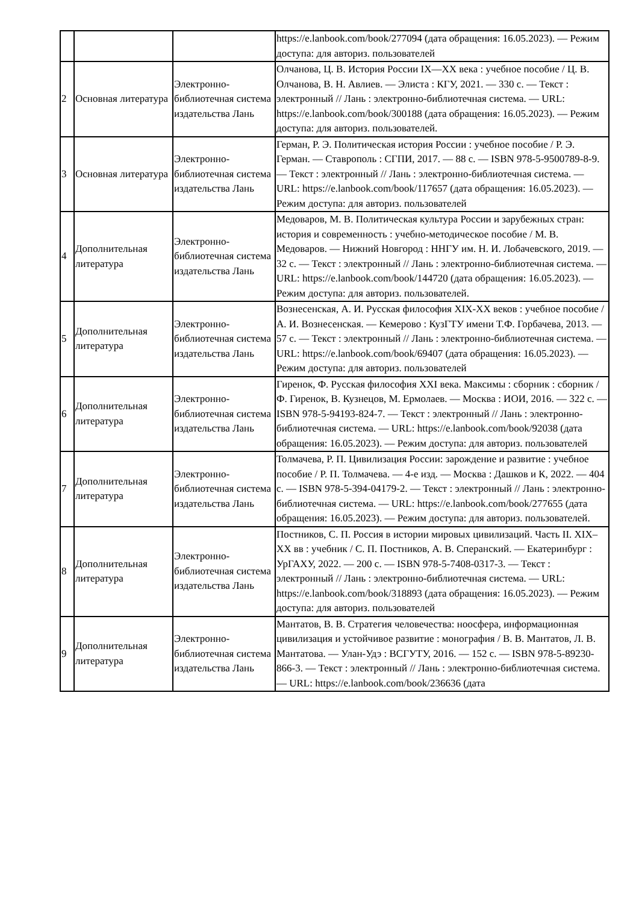| | | | https://e.lanbook.com/book/277094 (дата обращения: 16.05.2023). — Режим доступа: для авториз. пользователей |
| 2 | Основная литература | Электронно-библиотечная система издательства Лань | Олчанова, Ц. В. История России IX—XX века : учебное пособие / Ц. В. Олчанова, В. Н. Авлиев. — Элиста : КГУ, 2021. — 330 с. — Текст : электронный // Лань : электронно-библиотечная система. — URL: https://e.lanbook.com/book/300188 (дата обращения: 16.05.2023). — Режим доступа: для авториз. пользователей. |
| 3 | Основная литература | Электронно-библиотечная система издательства Лань | Герман, Р. Э. Политическая история России : учебное пособие / Р. Э. Герман. — Ставрополь : СГПИ, 2017. — 88 с. — ISBN 978-5-9500789-8-9. — Текст : электронный // Лань : электронно-библиотечная система. — URL: https://e.lanbook.com/book/117657 (дата обращения: 16.05.2023). — Режим доступа: для авториз. пользователей |
| 4 | Дополнительная литература | Электронно-библиотечная система издательства Лань | Медоваров, М. В. Политическая культура России и зарубежных стран: история и современность : учебно-методическое пособие / М. В. Медоваров. — Нижний Новгород : ННГУ им. Н. И. Лобачевского, 2019. — 32 с. — Текст : электронный // Лань : электронно-библиотечная система. — URL: https://e.lanbook.com/book/144720 (дата обращения: 16.05.2023). — Режим доступа: для авториз. пользователей. |
| 5 | Дополнительная литература | Электронно-библиотечная система издательства Лань | Вознесенская, А. И. Русская философия XIX-XX веков : учебное пособие / А. И. Вознесенская. — Кемерово : КузГТУ имени Т.Ф. Горбачева, 2013. — 57 с. — Текст : электронный // Лань : электронно-библиотечная система. — URL: https://e.lanbook.com/book/69407 (дата обращения: 16.05.2023). — Режим доступа: для авториз. пользователей |
| 6 | Дополнительная литература | Электронно-библиотечная система издательства Лань | Гиренок, Ф. Русская философия XXI века. Максимы : сборник : сборник / Ф. Гиренок, В. Кузнецов, М. Ермолаев. — Москва : ИОИ, 2016. — 322 с. — ISBN 978-5-94193-824-7. — Текст : электронный // Лань : электронно-библиотечная система. — URL: https://e.lanbook.com/book/92038 (дата обращения: 16.05.2023). — Режим доступа: для авториз. пользователей |
| 7 | Дополнительная литература | Электронно-библиотечная система издательства Лань | Толмачева, Р. П. Цивилизация России: зарождение и развитие : учебное пособие / Р. П. Толмачева. — 4-е изд. — Москва : Дашков и К, 2022. — 404 с. — ISBN 978-5-394-04179-2. — Текст : электронный // Лань : электронно-библиотечная система. — URL: https://e.lanbook.com/book/277655 (дата обращения: 16.05.2023). — Режим доступа: для авториз. пользователей. |
| 8 | Дополнительная литература | Электронно-библиотечная система издательства Лань | Постников, С. П. Россия в истории мировых цивилизаций. Часть II. XIX–XX вв : учебник / С. П. Постников, А. В. Сперанский. — Екатеринбург : УрГАХУ, 2022. — 200 с. — ISBN 978-5-7408-0317-3. — Текст : электронный // Лань : электронно-библиотечная система. — URL: https://e.lanbook.com/book/318893 (дата обращения: 16.05.2023). — Режим доступа: для авториз. пользователей |
| 9 | Дополнительная литература | Электронно-библиотечная система издательства Лань | Мантатов, В. В. Стратегия человечества: ноосфера, информационная цивилизация и устойчивое развитие : монография / В. В. Мантатов, Л. В. Мантатова. — Улан-Удэ : ВСГУТУ, 2016. — 152 с. — ISBN 978-5-89230-866-3. — Текст : электронный // Лань : электронно-библиотечная система. — URL: https://e.lanbook.com/book/236636 (дата |